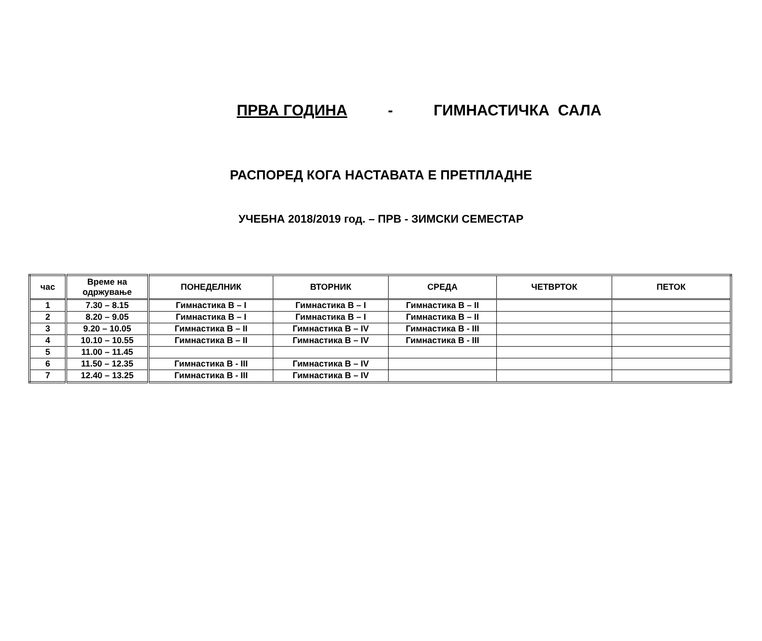ПРВА ГОДИНА - ГИМНАСТИЧКА САЛА
РАСПОРЕД КОГА НАСТАВАТА Е ПРЕТПЛАДНЕ
УЧЕБНА 2018/2019 год. – ПРВ - ЗИМСКИ СЕМЕСТАР
| час | Време на одржување | ПОНЕДЕЛНИК | ВТОРНИК | СРЕДА | ЧЕТВРТОК | ПЕТОК |
| --- | --- | --- | --- | --- | --- | --- |
| 1 | 7.30 – 8.15 | Гимнастика В – I | Гимнастика В – I | Гимнастика В – II | | |
| 2 | 8.20 – 9.05 | Гимнастика В – I | Гимнастика В – I | Гимнастика В – II | | |
| 3 | 9.20 – 10.05 | Гимнастика В – II | Гимнастика В – IV | Гимнастика В - III | | |
| 4 | 10.10 – 10.55 | Гимнастика В – II | Гимнастика В – IV | Гимнастика В - III | | |
| 5 | 11.00 – 11.45 | | | | | |
| 6 | 11.50 – 12.35 | Гимнастика В - III | Гимнастика В – IV | | | |
| 7 | 12.40 – 13.25 | Гимнастика В - III | Гимнастика В – IV | | | |